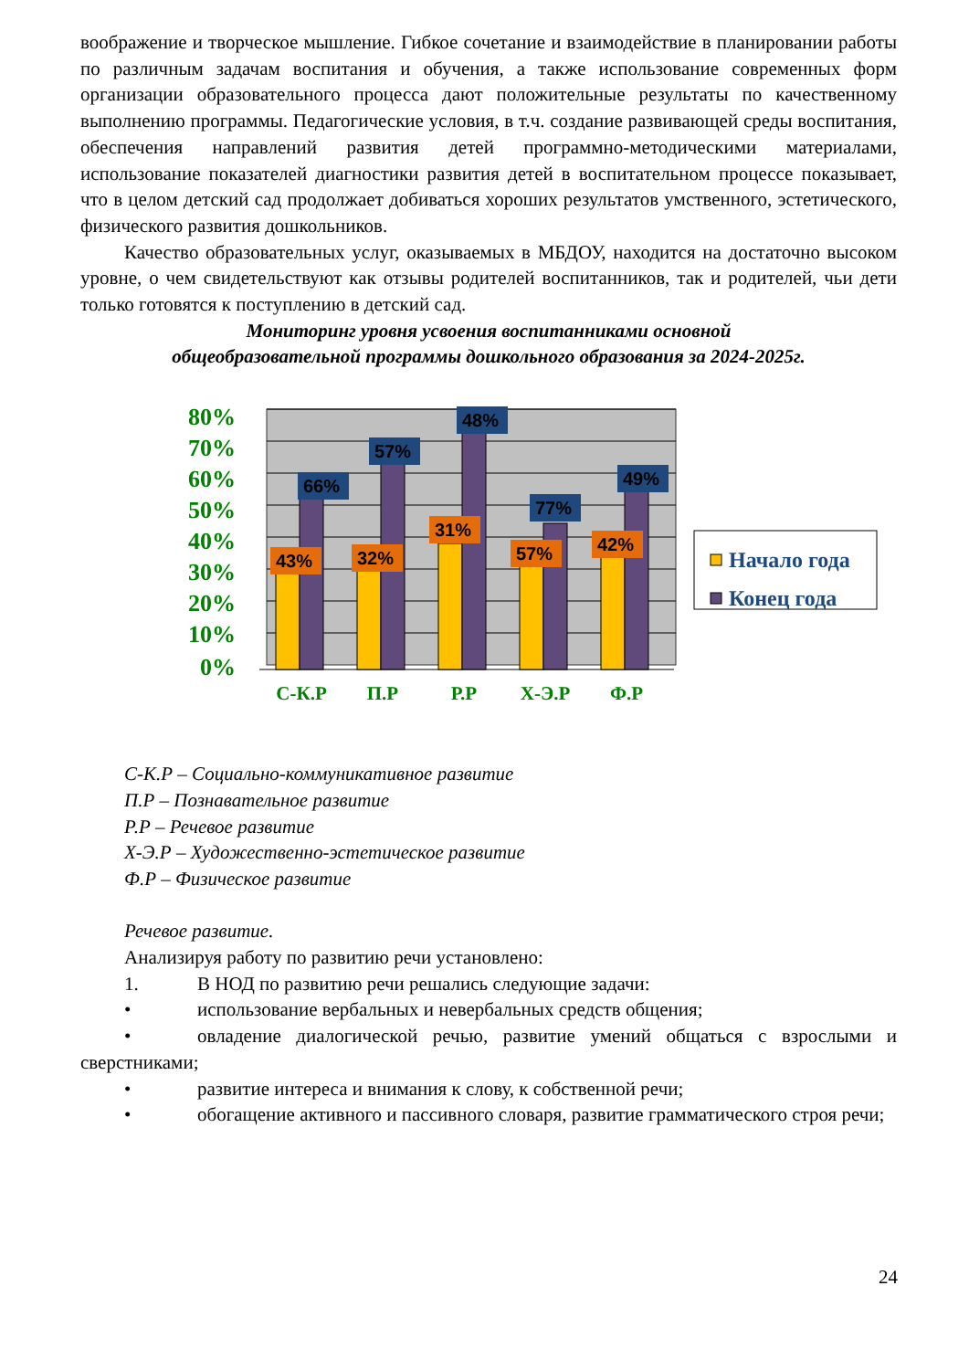воображение и творческое мышление. Гибкое сочетание и взаимодействие в планировании работы по различным задачам воспитания и обучения, а также использование современных форм организации образовательного процесса дают положительные результаты по качественному выполнению программы. Педагогические условия, в т.ч. создание развивающей среды воспитания, обеспечения направлений развития детей программно-методическими материалами, использование показателей диагностики развития детей в воспитательном процессе показывает, что в целом детский сад продолжает добиваться хороших результатов умственного, эстетического, физического развития дошкольников.
Качество образовательных услуг, оказываемых в МБДОУ, находится на достаточно высоком уровне, о чем свидетельствуют как отзывы родителей воспитанников, так и родителей, чьи дети только готовятся к поступлению в детский сад.
Мониторинг уровня усвоения воспитанниками основной
общеобразовательной программы дошкольного образования за 2024-2025г.
80%
70%
60%
50%
40%
30%
20%
10%
0%
43%
66%
32%
57%
31%
48%
57%
77%
42%
49%
С-К.Р
П.Р
Р.Р
Х-Э.Р
Ф.Р
Начало года
Конец года
С-К.Р – Социально-коммуникативное развитие
П.Р – Познавательное развитие
Р.Р – Речевое развитие
Х-Э.Р – Художественно-эстетическое развитие
Ф.Р – Физическое развитие
Речевое развитие.
Анализируя работу по развитию речи установлено:
1. В НОД по развитию речи решались следующие задачи:
• использование вербальных и невербальных средств общения;
• овладение диалогической речью, развитие умений общаться с взрослыми и сверстниками;
• развитие интереса и внимания к слову, к собственной речи;
• обогащение активного и пассивного словаря, развитие грамматического строя речи;
24